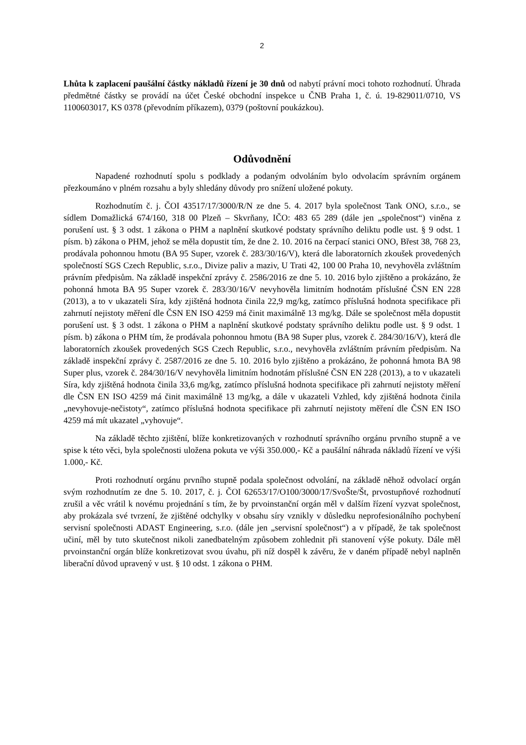2
Lhůta k zaplacení paušální částky nákladů řízení je 30 dnů od nabytí právní moci tohoto rozhodnutí. Úhrada předmětné částky se provádí na účet České obchodní inspekce u ČNB Praha 1, č. ú. 19-829011/0710, VS 1100603017, KS 0378 (převodním příkazem), 0379 (poštovní poukázkou).
Odůvodnění
Napadené rozhodnutí spolu s podklady a podaným odvoláním bylo odvolacím správním orgánem přezkoumáno v plném rozsahu a byly shledány důvody pro snížení uložené pokuty.
Rozhodnutím č. j. ČOI 43517/17/3000/R/N ze dne 5. 4. 2017 byla společnost Tank ONO, s.r.o., se sídlem Domažlická 674/160, 318 00 Plzeň – Skvrňany, IČO: 483 65 289 (dále jen „společnost“) viněna z porušení ust. § 3 odst. 1 zákona o PHM a naplnění skutkové podstaty správního deliktu podle ust. § 9 odst. 1 písm. b) zákona o PHM, jehož se měla dopustit tím, že dne 2. 10. 2016 na čerpací stanici ONO, Břest 38, 768 23, prodávala pohonnou hmotu (BA 95 Super, vzorek č. 283/30/16/V), která dle laboratorních zkoušek provedených společností SGS Czech Republic, s.r.o., Divize paliv a maziv, U Trati 42, 100 00 Praha 10, nevyhověla zvláštním právním předpisům. Na základě inspekční zprávy č. 2586/2016 ze dne 5. 10. 2016 bylo zjištěno a prokázáno, že pohonná hmota BA 95 Super vzorek č. 283/30/16/V nevyhověla limitním hodnotám příslušné ČSN EN 228 (2013), a to v ukazateli Síra, kdy zjištěná hodnota činila 22,9 mg/kg, zatímco příslušná hodnota specifikace při zahrnutí nejistoty měření dle ČSN EN ISO 4259 má činit maximálně 13 mg/kg. Dále se společnost měla dopustit porušení ust. § 3 odst. 1 zákona o PHM a naplnění skutkové podstaty správního deliktu podle ust. § 9 odst. 1 písm. b) zákona o PHM tím, že prodávala pohonnou hmotu (BA 98 Super plus, vzorek č. 284/30/16/V), která dle laboratorních zkoušek provedených SGS Czech Republic, s.r.o., nevyhověla zvláštním právním předpisům. Na základě inspekční zprávy č. 2587/2016 ze dne 5. 10. 2016 bylo zjištěno a prokázáno, že pohonná hmota BA 98 Super plus, vzorek č. 284/30/16/V nevyhověla limitním hodnotám příslušné ČSN EN 228 (2013), a to v ukazateli Síra, kdy zjištěná hodnota činila 33,6 mg/kg, zatímco příslušná hodnota specifikace při zahrnutí nejistoty měření dle ČSN EN ISO 4259 má činit maximálně 13 mg/kg, a dále v ukazateli Vzhled, kdy zjištěná hodnota činila „nevyhovuje-nečistoty“, zatímco příslušná hodnota specifikace při zahrnutí nejistoty měření dle ČSN EN ISO 4259 má mít ukazatel „vyhovuje“.
Na základě těchto zjištění, blíže konkretizovaných v rozhodnutí správního orgánu prvního stupně a ve spise k této věci, byla společnosti uložena pokuta ve výši 350.000,- Kč a paušální náhrada nákladů řízení ve výši 1.000,- Kč.
Proti rozhodnutí orgánu prvního stupně podala společnost odvolání, na základě něhož odvolací orgán svým rozhodnutím ze dne 5. 10. 2017, č. j. ČOI 62653/17/O100/3000/17/SvoŠte/Št, prvostupňové rozhodnutí zrušil a věc vrátil k novému projednání s tím, že by prvoinstanční orgán měl v dalším řízení vyzvat společnost, aby prokázala své tvrzení, že zjištěné odchylky v obsahu síry vznikly v důsledku neprofesionálního pochybení servisní společnosti ADAST Engineering, s.r.o. (dále jen „servisní společnost“) a v případě, že tak společnost učiní, měl by tuto skutečnost nikoli zanedbatelným způsobem zohlednit při stanovení výše pokuty. Dále měl prvoinstanční orgán blíže konkretizovat svou úvahu, při níž dospěl k závěru, že v daném případě nebyl naplněn liberační důvod upravený v ust. § 10 odst. 1 zákona o PHM.